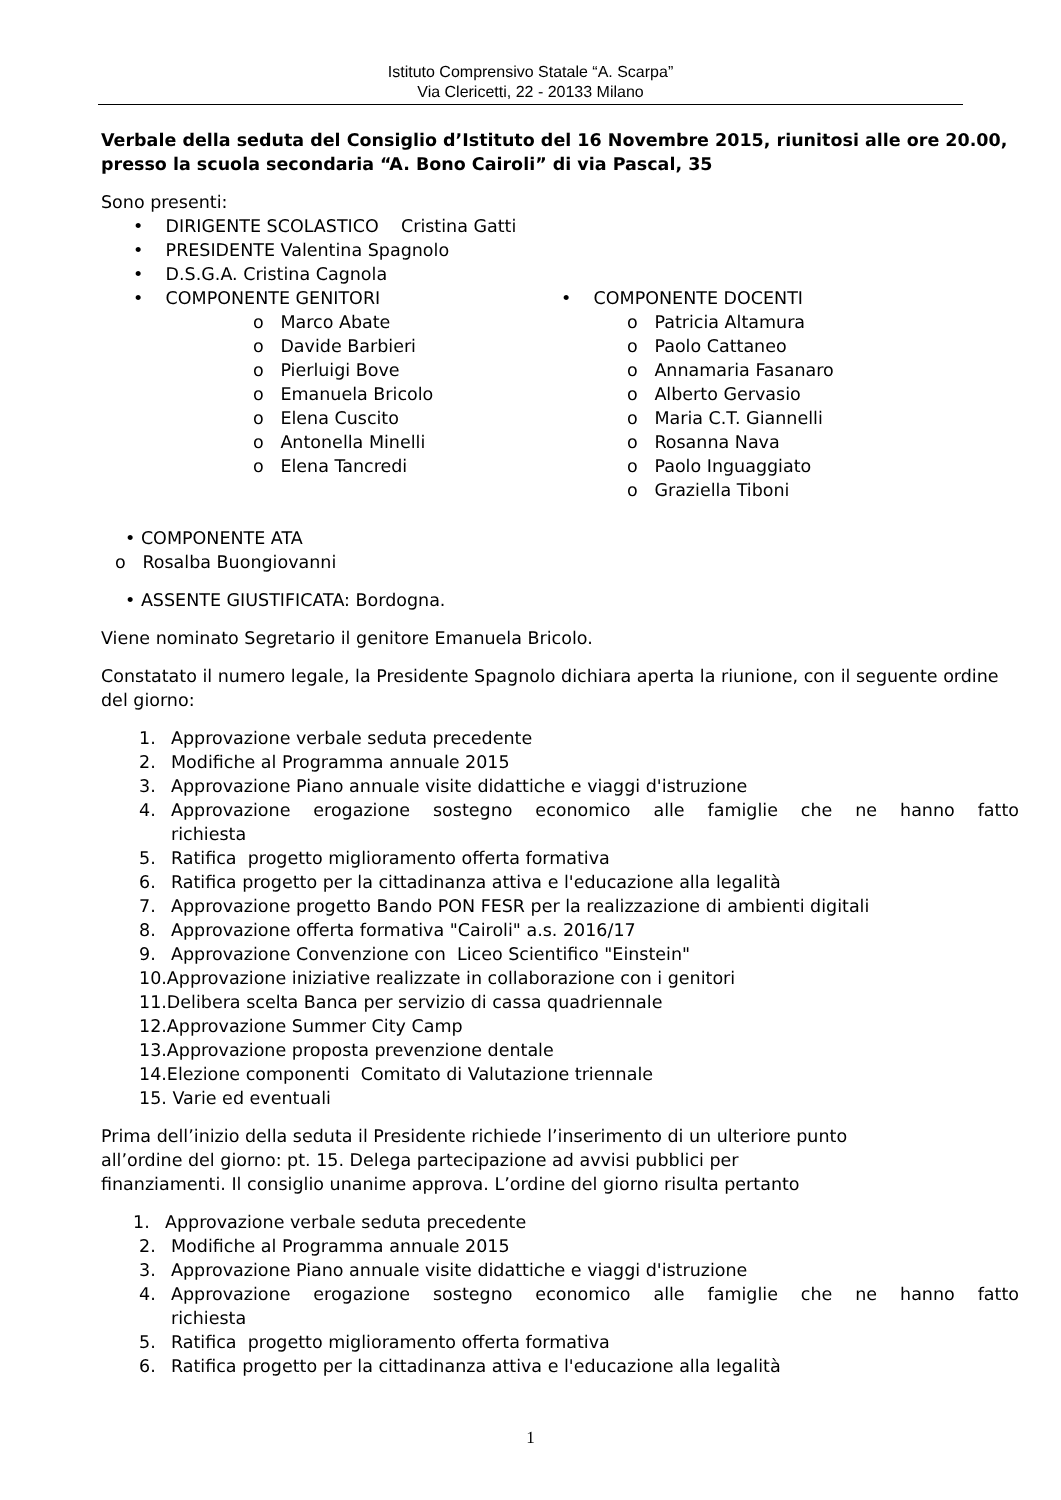Istituto Comprensivo Statale “A. Scarpa”
Via Clericetti, 22 - 20133 Milano
Verbale della seduta del Consiglio d’Istituto del 16 Novembre 2015, riunitosi alle ore 20.00, presso la scuola secondaria “A. Bono Cairoli” di via Pascal, 35
Sono presenti:
• DIRIGENTE SCOLASTICO Cristina Gatti
• PRESIDENTE Valentina Spagnolo
• D.S.G.A. Cristina Cagnola
• COMPONENTE GENITORI
o Marco Abate
o Davide Barbieri
o Pierluigi Bove
o Emanuela Bricolo
o Elena Cuscito
o Antonella Minelli
o Elena Tancredi
• COMPONENTE DOCENTI
o Patricia Altamura
o Paolo Cattaneo
o Annamaria Fasanaro
o Alberto Gervasio
o Maria C.T. Giannelli
o Rosanna Nava
o Paolo Inguaggiato
o Graziella Tiboni
• COMPONENTE ATA
o Rosalba Buongiovanni
• ASSENTE GIUSTIFICATA: Bordogna.
Viene nominato Segretario il genitore Emanuela Bricolo.
Constatato il numero legale, la Presidente Spagnolo dichiara aperta la riunione, con il seguente ordine del giorno:
1. Approvazione verbale seduta precedente
2. Modifiche al Programma annuale 2015
3. Approvazione Piano annuale visite didattiche e viaggi d'istruzione
4. Approvazione erogazione sostegno economico alle famiglie che ne hanno fatto
richiesta
5. Ratifica progetto miglioramento offerta formativa
6. Ratifica progetto per la cittadinanza attiva e l'educazione alla legalità
7. Approvazione progetto Bando PON FESR per la realizzazione di ambienti digitali
8. Approvazione offerta formativa "Cairoli" a.s. 2016/17
9. Approvazione Convenzione con Liceo Scientifico "Einstein"
10.Approvazione iniziative realizzate in collaborazione con i genitori
11.Delibera scelta Banca per servizio di cassa quadriennale
12.Approvazione Summer City Camp
13.Approvazione proposta prevenzione dentale
14.Elezione componenti Comitato di Valutazione triennale
15. Varie ed eventuali
Prima dell’inizio della seduta il Presidente richiede l’inserimento di un ulteriore punto
all’ordine del giorno: pt. 15. Delega partecipazione ad avvisi pubblici per
finanziamenti. Il consiglio unanime approva. L’ordine del giorno risulta pertanto
1. Approvazione verbale seduta precedente
2. Modifiche al Programma annuale 2015
3. Approvazione Piano annuale visite didattiche e viaggi d'istruzione
4. Approvazione erogazione sostegno economico alle famiglie che ne hanno fatto
richiesta
5. Ratifica progetto miglioramento offerta formativa
6. Ratifica progetto per la cittadinanza attiva e l'educazione alla legalità
1